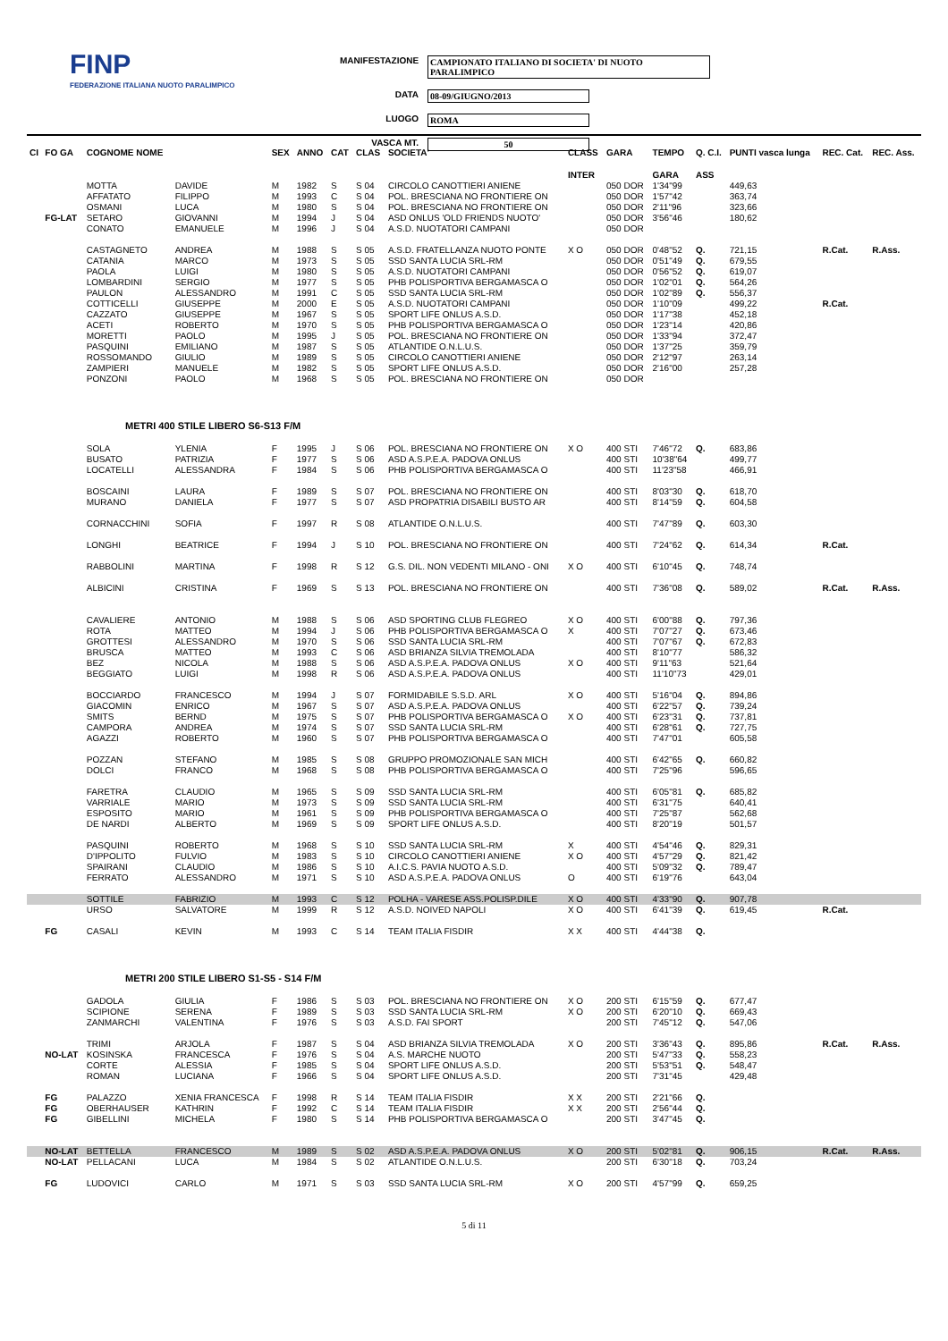FINP
FEDERAZIONE ITALIANA NUOTO PARALIMPICO
MANIFESTAZIONE CAMPIONATO ITALIANO DI SOCIETA' DI NUOTO PARALIMPICO
DATA 08-09/GIUGNO/2013
LUOGO ROMA
VASCA MT. 50
| CI | FO GA | COGNOME NOME | | SEX | ANNO | CAT | CLAS | SOCIETA' | CLASS | GARA | TEMPO | Q. C.I. | PUNTI vasca lunga | REC. Cat. | REC. Ass. |
| --- | --- | --- | --- | --- | --- | --- | --- | --- | --- | --- | --- | --- | --- | --- | --- |
| | | | | | | | | | INTER | | GARA | ASS | | | |
| | | MOTTA | DAVIDE | M | 1982 | S | S 04 | CIRCOLO CANOTTIERI ANIENE | | 050 DOR | 1'34"99 | | 449,63 | | |
| | | AFFATATO | FILIPPO | M | 1993 | C | S 04 | POL. BRESCIANA NO FRONTIERE ON | | 050 DOR | 1'57"42 | | 363,74 | | |
| | | OSMANI | LUCA | M | 1980 | S | S 04 | POL. BRESCIANA NO FRONTIERE ON | | 050 DOR | 2'11"96 | | 323,66 | | |
| | FG-LAT | SETARO | GIOVANNI | M | 1994 | J | S 04 | ASD ONLUS 'OLD FRIENDS NUOTO' | | 050 DOR | 3'56"46 | | 180,62 | | |
| | | CONATO | EMANUELE | M | 1996 | J | S 04 | A.S.D. NUOTATORI CAMPANI | | 050 DOR | | | | | |
| | | CASTAGNETO | ANDREA | M | 1988 | S | S 05 | A.S.D. FRATELLANZA NUOTO PONTE | X O | 050 DOR | 0'48"52 | Q. | 721,15 | R.Cat. | R.Ass. |
| | | CATANIA | MARCO | M | 1973 | S | S 05 | SSD SANTA LUCIA SRL-RM | | 050 DOR | 0'51"49 | Q. | 679,55 | | |
| | | PAOLA | LUIGI | M | 1980 | S | S 05 | A.S.D. NUOTATORI CAMPANI | | 050 DOR | 0'56"52 | Q. | 619,07 | | |
| | | LOMBARDINI | SERGIO | M | 1977 | S | S 05 | PHB POLISPORTIVA BERGAMASCA O | | 050 DOR | 1'02"01 | Q. | 564,26 | | |
| | | PAULON | ALESSANDRO | M | 1991 | C | S 05 | SSD SANTA LUCIA SRL-RM | | 050 DOR | 1'02"89 | Q. | 556,37 | | |
| | | COTTICELLI | GIUSEPPE | M | 2000 | E | S 05 | A.S.D. NUOTATORI CAMPANI | | 050 DOR | 1'10"09 | | 499,22 | R.Cat. | |
| | | CAZZATO | GIUSEPPE | M | 1967 | S | S 05 | SPORT LIFE ONLUS A.S.D. | | 050 DOR | 1'17"38 | | 452,18 | | |
| | | ACETI | ROBERTO | M | 1970 | S | S 05 | PHB POLISPORTIVA BERGAMASCA O | | 050 DOR | 1'23"14 | | 420,86 | | |
| | | MORETTI | PAOLO | M | 1995 | J | S 05 | POL. BRESCIANA NO FRONTIERE ON | | 050 DOR | 1'33"94 | | 372,47 | | |
| | | PASQUINI | EMILIANO | M | 1987 | S | S 05 | ATLANTIDE O.N.L.U.S. | | 050 DOR | 1'37"25 | | 359,79 | | |
| | | ROSSOMANDO | GIULIO | M | 1989 | S | S 05 | CIRCOLO CANOTTIERI ANIENE | | 050 DOR | 2'12"97 | | 263,14 | | |
| | | ZAMPIERI | MANUELE | M | 1982 | S | S 05 | SPORT LIFE ONLUS A.S.D. | | 050 DOR | 2'16"00 | | 257,28 | | |
| | | PONZONI | PAOLO | M | 1968 | S | S 05 | POL. BRESCIANA NO FRONTIERE ON | | 050 DOR | | | | | |
| METRI 400 STILE LIBERO S6-S13 F/M | | | | | | | | | | | | | | | |
| | | SOLA | YLENIA | F | 1995 | J | S 06 | POL. BRESCIANA NO FRONTIERE ON | X O | 400 STI | 7'46"72 | Q. | 683,86 | | |
| | | BUSATO | PATRIZIA | F | 1977 | S | S 06 | ASD A.S.P.E.A. PADOVA ONLUS | | 400 STI | 10'38"64 | | 499,77 | | |
| | | LOCATELLI | ALESSANDRA | F | 1984 | S | S 06 | PHB POLISPORTIVA BERGAMASCA O | | 400 STI | 11'23"58 | | 466,91 | | |
| | | BOSCAINI | LAURA | F | 1989 | S | S 07 | POL. BRESCIANA NO FRONTIERE ON | | 400 STI | 8'03"30 | Q. | 618,70 | | |
| | | MURANO | DANIELA | F | 1977 | S | S 07 | ASD PROPATRIA DISABILI BUSTO AR | | 400 STI | 8'14"59 | Q. | 604,58 | | |
| | | CORNACCHINI | SOFIA | F | 1997 | R | S 08 | ATLANTIDE O.N.L.U.S. | | 400 STI | 7'47"89 | Q. | 603,30 | | |
| | | LONGHI | BEATRICE | F | 1994 | J | S 10 | POL. BRESCIANA NO FRONTIERE ON | | 400 STI | 7'24"62 | Q. | 614,34 | R.Cat. | |
| | | RABBOLINI | MARTINA | F | 1998 | R | S 12 | G.S. DIL. NON VEDENTI MILANO - ONI | X O | 400 STI | 6'10"45 | Q. | 748,74 | | |
| | | ALBICINI | CRISTINA | F | 1969 | S | S 13 | POL. BRESCIANA NO FRONTIERE ON | | 400 STI | 7'36"08 | Q. | 589,02 | R.Cat. | R.Ass. |
| | | CAVALIERE | ANTONIO | M | 1988 | S | S 06 | ASD SPORTING CLUB FLEGREO | X O | 400 STI | 6'00"88 | Q. | 797,36 | | |
| | | ROTA | MATTEO | M | 1994 | J | S 06 | PHB POLISPORTIVA BERGAMASCA O | X | 400 STI | 7'07"27 | Q. | 673,46 | | |
| | | GROTTESI | ALESSANDRO | M | 1970 | S | S 06 | SSD SANTA LUCIA SRL-RM | | 400 STI | 7'07"67 | Q. | 672,83 | | |
| | | BRUSCA | MATTEO | M | 1993 | C | S 06 | ASD BRIANZA SILVIA TREMOLADA | | 400 STI | 8'10"77 | | 586,32 | | |
| | | BEZ | NICOLA | M | 1988 | S | S 06 | ASD A.S.P.E.A. PADOVA ONLUS | X O | 400 STI | 9'11"63 | | 521,64 | | |
| | | BEGGIATO | LUIGI | M | 1998 | R | S 06 | ASD A.S.P.E.A. PADOVA ONLUS | | 400 STI | 11'10"73 | | 429,01 | | |
| | | BOCCIARDO | FRANCESCO | M | 1994 | J | S 07 | FORMIDABILE S.S.D. ARL | X O | 400 STI | 5'16"04 | Q. | 894,86 | | |
| | | GIACOMIN | ENRICO | M | 1967 | S | S 07 | ASD A.S.P.E.A. PADOVA ONLUS | | 400 STI | 6'22"57 | Q. | 739,24 | | |
| | | SMITS | BERND | M | 1975 | S | S 07 | PHB POLISPORTIVA BERGAMASCA O | X O | 400 STI | 6'23"31 | Q. | 737,81 | | |
| | | CAMPORA | ANDREA | M | 1974 | S | S 07 | SSD SANTA LUCIA SRL-RM | | 400 STI | 6'28"61 | Q. | 727,75 | | |
| | | AGAZZI | ROBERTO | M | 1960 | S | S 07 | PHB POLISPORTIVA BERGAMASCA O | | 400 STI | 7'47"01 | | 605,58 | | |
| | | POZZAN | STEFANO | M | 1985 | S | S 08 | GRUPPO PROMOZIONALE SAN MICH | | 400 STI | 6'42"65 | Q. | 660,82 | | |
| | | DOLCI | FRANCO | M | 1968 | S | S 08 | PHB POLISPORTIVA BERGAMASCA O | | 400 STI | 7'25"96 | | 596,65 | | |
| | | FARETRA | CLAUDIO | M | 1965 | S | S 09 | SSD SANTA LUCIA SRL-RM | | 400 STI | 6'05"81 | Q. | 685,82 | | |
| | | VARRIALE | MARIO | M | 1973 | S | S 09 | SSD SANTA LUCIA SRL-RM | | 400 STI | 6'31"75 | | 640,41 | | |
| | | ESPOSITO | MARIO | M | 1961 | S | S 09 | PHB POLISPORTIVA BERGAMASCA O | | 400 STI | 7'25"87 | | 562,68 | | |
| | | DE NARDI | ALBERTO | M | 1969 | S | S 09 | SPORT LIFE ONLUS A.S.D. | | 400 STI | 8'20"19 | | 501,57 | | |
| | | PASQUINI | ROBERTO | M | 1968 | S | S 10 | SSD SANTA LUCIA SRL-RM | X | 400 STI | 4'54"46 | Q. | 829,31 | | |
| | | D'IPPOLITO | FULVIO | M | 1983 | S | S 10 | CIRCOLO CANOTTIERI ANIENE | X O | 400 STI | 4'57"29 | Q. | 821,42 | | |
| | | SPAIRANI | CLAUDIO | M | 1986 | S | S 10 | A.I.C.S. PAVIA NUOTO A.S.D. | | 400 STI | 5'09"32 | Q. | 789,47 | | |
| | | FERRATO | ALESSANDRO | M | 1971 | S | S 10 | ASD A.S.P.E.A. PADOVA ONLUS | O | 400 STI | 6'19"76 | | 643,04 | | |
| | | SOTTILE | FABRIZIO | M | 1993 | C | S 12 | POLHA - VARESE ASS.POLISP.DILE | X O | 400 STI | 4'33"90 | Q. | 907,78 | | |
| | | URSO | SALVATORE | M | 1999 | R | S 12 | A.S.D. NOIVED NAPOLI | X O | 400 STI | 6'41"39 | Q. | 619,45 | R.Cat. | |
| | FG | CASALI | KEVIN | M | 1993 | C | S 14 | TEAM ITALIA FISDIR | X X | 400 STI | 4'44"38 | Q. | | | |
| METRI 200 STILE LIBERO S1-S5 - S14 F/M | | | | | | | | | | | | | | | |
| | | GADOLA | GIULIA | F | 1986 | S | S 03 | POL. BRESCIANA NO FRONTIERE ON | X O | 200 STI | 6'15"59 | Q. | 677,47 | | |
| | | SCIPIONE | SERENA | F | 1989 | S | S 03 | SSD SANTA LUCIA SRL-RM | X O | 200 STI | 6'20"10 | Q. | 669,43 | | |
| | | ZANMARCHI | VALENTINA | F | 1976 | S | S 03 | A.S.D. FAI SPORT | | 200 STI | 7'45"12 | Q. | 547,06 | | |
| | | TRIMI | ARJOLA | F | 1987 | S | S 04 | ASD BRIANZA SILVIA TREMOLADA | X O | 200 STI | 3'36"43 | Q. | 895,86 | R.Cat. | R.Ass. |
| | NO-LAT | KOSINSKA | FRANCESCA | F | 1976 | S | S 04 | A.S. MARCHE NUOTO | | 200 STI | 5'47"33 | Q. | 558,23 | | |
| | | CORTE | ALESSIA | F | 1985 | S | S 04 | SPORT LIFE ONLUS A.S.D. | | 200 STI | 5'53"51 | Q. | 548,47 | | |
| | | ROMAN | LUCIANA | F | 1966 | S | S 04 | SPORT LIFE ONLUS A.S.D. | | 200 STI | 7'31"45 | | 429,48 | | |
| | FG | PALAZZO | XENIA FRANCESCA | F | 1998 | R | S 14 | TEAM ITALIA FISDIR | X X | 200 STI | 2'21"66 | Q. | | | |
| | FG | OBERHAUSER | KATHRIN | F | 1992 | C | S 14 | TEAM ITALIA FISDIR | X X | 200 STI | 2'56"44 | Q. | | | |
| | FG | GIBELLINI | MICHELA | F | 1980 | S | S 14 | PHB POLISPORTIVA BERGAMASCA O | | 200 STI | 3'47"45 | Q. | | | |
| | NO-LAT | BETTELLA | FRANCESCO | M | 1989 | S | S 02 | ASD A.S.P.E.A. PADOVA ONLUS | X O | 200 STI | 5'02"81 | Q. | 906,15 | R.Cat. | R.Ass. |
| | NO-LAT | PELLACANI | LUCA | M | 1984 | S | S 02 | ATLANTIDE O.N.L.U.S. | | 200 STI | 6'30"18 | Q. | 703,24 | | |
| | FG | LUDOVICI | CARLO | M | 1971 | S | S 03 | SSD SANTA LUCIA SRL-RM | X O | 200 STI | 4'57"99 | Q. | 659,25 | | |
5 di 11